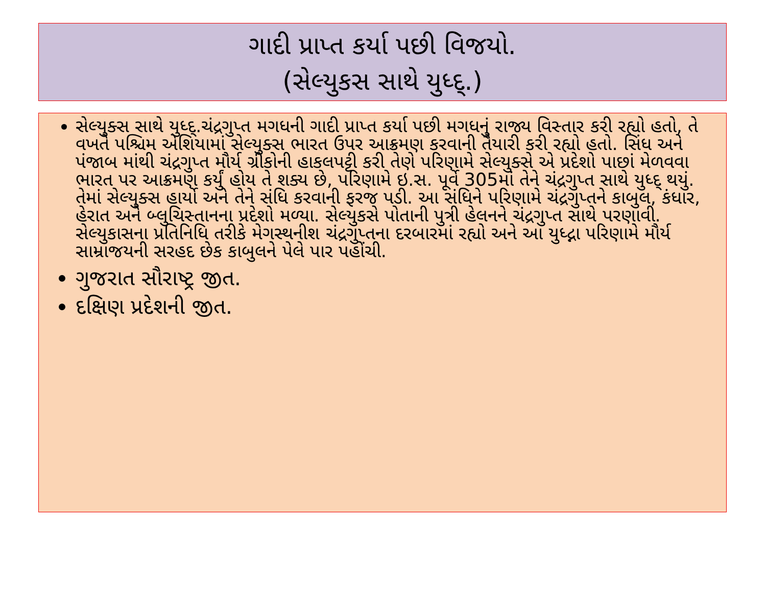ગાદી પ્રાપ્ત કર્યા પછી વિજયો.
(સેલ્યુકસ સાથે યુધ્દ્.)
સેલ્યુક્સ સાથે યુધ્દ્.ચંદ્રગુપ્ત મગધની ગાદી પ્રાપ્ત કર્યા પછી મગધનું રાજ્ય વિસ્તાર કરી રહ્યો હતો, તે વખતે પશ્ચિમ એશિયામાં સેલ્યુક્સ ભારત ઉપર આક્રમણ કરવાની તૈયારી કરી રહ્યો હતો. સિંધ અને પંજાબ માંથી ચંદ્રગુપ્ત મૌર્ય ગ્રીકોની હાકલપટ્ટી કરી તેણે પરિણામે સેલ્યુક્સે એ પ્રદેશો પાછાં મેળવવા ભારત પર આક્રમણ કર્યું હોય તે શક્ય છે, પરિણામે ઇ.સ. પૂર્વે 305માં તેને ચંદ્રગુપ્ત સાથે યુધ્દ્ થયું. તેમાં સેલ્યુક્સ હાર્યો અને તેને સંધિ કરવાની ફરજ પડી. આ સંધિને પરિણામે ચંદ્રગુપ્તને કાબુલ, કંધાર, હેરાત અને બ્લુચિસ્તાનના પ્રદેશો મળ્યા. સેલ્યુકસે પોતાની પુત્રી હેલનને ચંદ્રગુપ્ત સાથે પરણાવી. સેલ્યુકાસના પ્રતિનિધિ તરીકે મેગસ્થનીશ ચંદ્રગુપ્તના દરબારમાં રહ્યો અને આ યુધ્દ્ના પરિણામે મૌર્ય સામ્રાજયની સરહદ છેક કાબુલને પેલે પાર પહોંચી.
ગુજરાત સૌરાષ્ટ્ર જીત.
દક્ષિણ પ્રદેશની જીત.